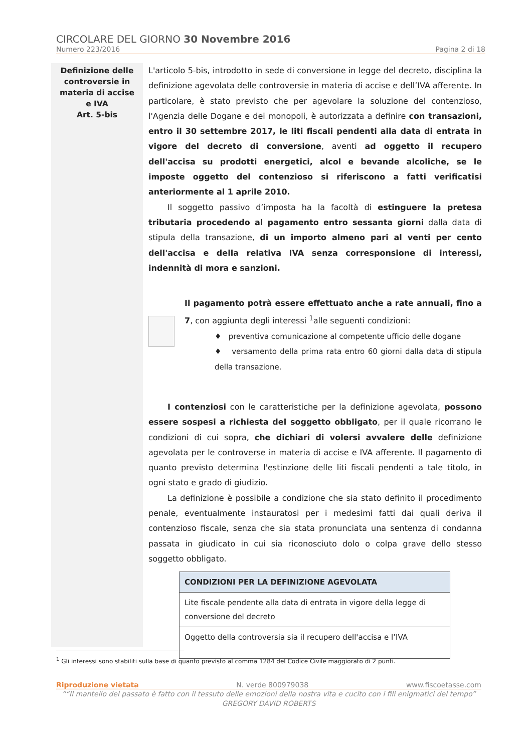CIRCOLARE DEL GIORNO 30 Novembre 2016
Numero 223/2016 Pagina 2 di 18
Definizione delle
controversie in
materia di accise
e IVA
Art. 5-bis
L'articolo 5-bis, introdotto in sede di conversione in legge del decreto, disciplina la definizione agevolata delle controversie in materia di accise e dell’IVA afferente. In particolare, è stato previsto che per agevolare la soluzione del contenzioso, l'Agenzia delle Dogane e dei monopoli, è autorizzata a definire con transazioni, entro il 30 settembre 2017, le liti fiscali pendenti alla data di entrata in vigore del decreto di conversione, aventi ad oggetto il recupero dell'accisa su prodotti energetici, alcol e bevande alcoliche, se le imposte oggetto del contenzioso si riferiscono a fatti verificatisi anteriormente al 1 aprile 2010.
Il soggetto passivo d’imposta ha la facoltà di estinguere la pretesa tributaria procedendo al pagamento entro sessanta giorni dalla data di stipula della transazione, di un importo almeno pari al venti per cento dell'accisa e della relativa IVA senza corresponsione di interessi, indennità di mora e sanzioni.
Il pagamento potrà essere effettuato anche a rate annuali, fino a 7, con aggiunta degli interessi <sup>1</sup>alle seguenti condizioni:
♦ preventiva comunicazione al competente ufficio delle dogane
♦ versamento della prima rata entro 60 giorni dalla data di stipula della transazione.
I contenziosi con le caratteristiche per la definizione agevolata, possono essere sospesi a richiesta del soggetto obbligato, per il quale ricorrano le condizioni di cui sopra, che dichiari di volersi avvalere delle definizione agevolata per le controverse in materia di accise e IVA afferente. Il pagamento di quanto previsto determina l'estinzione delle liti fiscali pendenti a tale titolo, in ogni stato e grado di giudizio.
La definizione è possibile a condizione che sia stato definito il procedimento penale, eventualmente instauratosi per i medesimi fatti dai quali deriva il contenzioso fiscale, senza che sia stata pronunciata una sentenza di condanna passata in giudicato in cui sia riconosciuto dolo o colpa grave dello stesso soggetto obbligato.
| CONDIZIONI PER LA DEFINIZIONE AGEVOLATA |
| --- |
| Lite fiscale pendente alla data di entrata in vigore della legge di conversione del decreto |
| Oggetto della controversia sia il recupero dell'accisa e l’IVA |
<sup>1</sup> Gli interessi sono stabiliti sulla base di quanto previsto al comma 1284 del Codice Civile maggiorato di 2 punti.
Riproduzione vietata N. verde 800979038 www.fiscoetasse.com
““Il mantello del passato è fatto con il tessuto delle emozioni della nostra vita e cucito con i fili enigmatici del tempo”
GREGORY DAVID ROBERTS